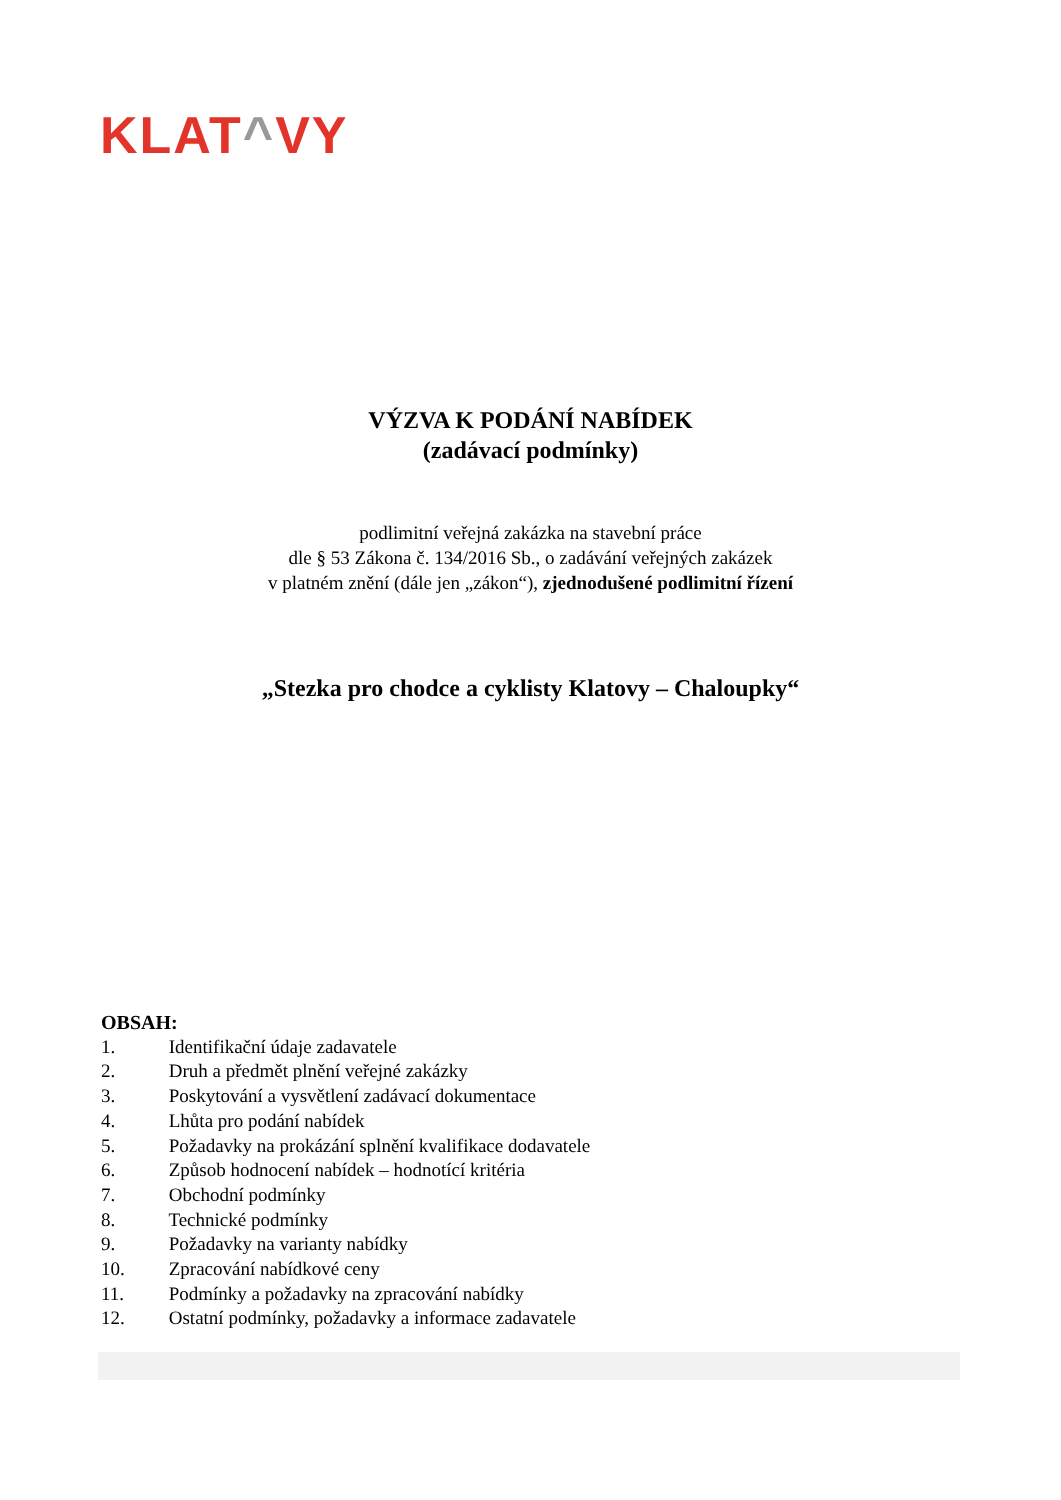KLAT^VY
VÝZVA K PODÁNÍ NABÍDEK
(zadávací podmínky)
podlimitní veřejná zakázka na stavební práce
dle § 53 Zákona č. 134/2016 Sb., o zadávání veřejných zakázek
v platném znění (dále jen „zákon“), zjednodušené podlimitní řízení
„Stezka pro chodce a cyklisty Klatovy – Chaloupky“
OBSAH:
1. Identifikační údaje zadavatele
2. Druh a předmět plnění veřejné zakázky
3. Poskytování a vysvětlení zadávací dokumentace
4. Lhůta pro podání nabídek
5. Požadavky na prokázání splnění kvalifikace dodavatele
6. Způsob hodnocení nabídek – hodnotící kritéria
7. Obchodní podmínky
8. Technické podmínky
9. Požadavky na varianty nabídky
10. Zpracování nabídkové ceny
11. Podmínky a požadavky na zpracování nabídky
12. Ostatní podmínky, požadavky a informace zadavatele